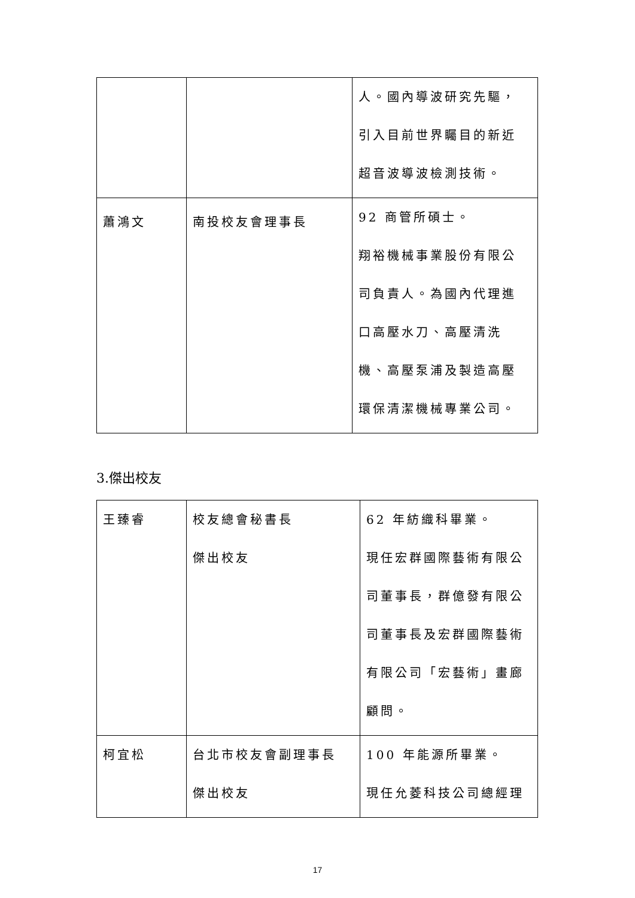| | | 人。國內導波研究先驅， 引入目前世界矚目的新近 超音波導波檢測技術。 |
| 蕭鴻文 | 南投校友會理事長 | 92 商管所碩士。 翔裕機械事業股份有限公 司負責人。為國內代理進 口高壓水刀、高壓清洗 機、高壓泵浦及製造高壓 環保清潔機械專業公司。 |
3.傑出校友
| 王臻睿 | 校友總會秘書長 傑出校友 | 62 年紡織科畢業。 現任宏群國際藝術有限公 司董事長，群億發有限公 司董事長及宏群國際藝術 有限公司「宏藝術」畫廊 顧問。 |
| 柯宜松 | 台北市校友會副理事長 傑出校友 | 100 年能源所畢業。 現任允菱科技公司總經理 |
17